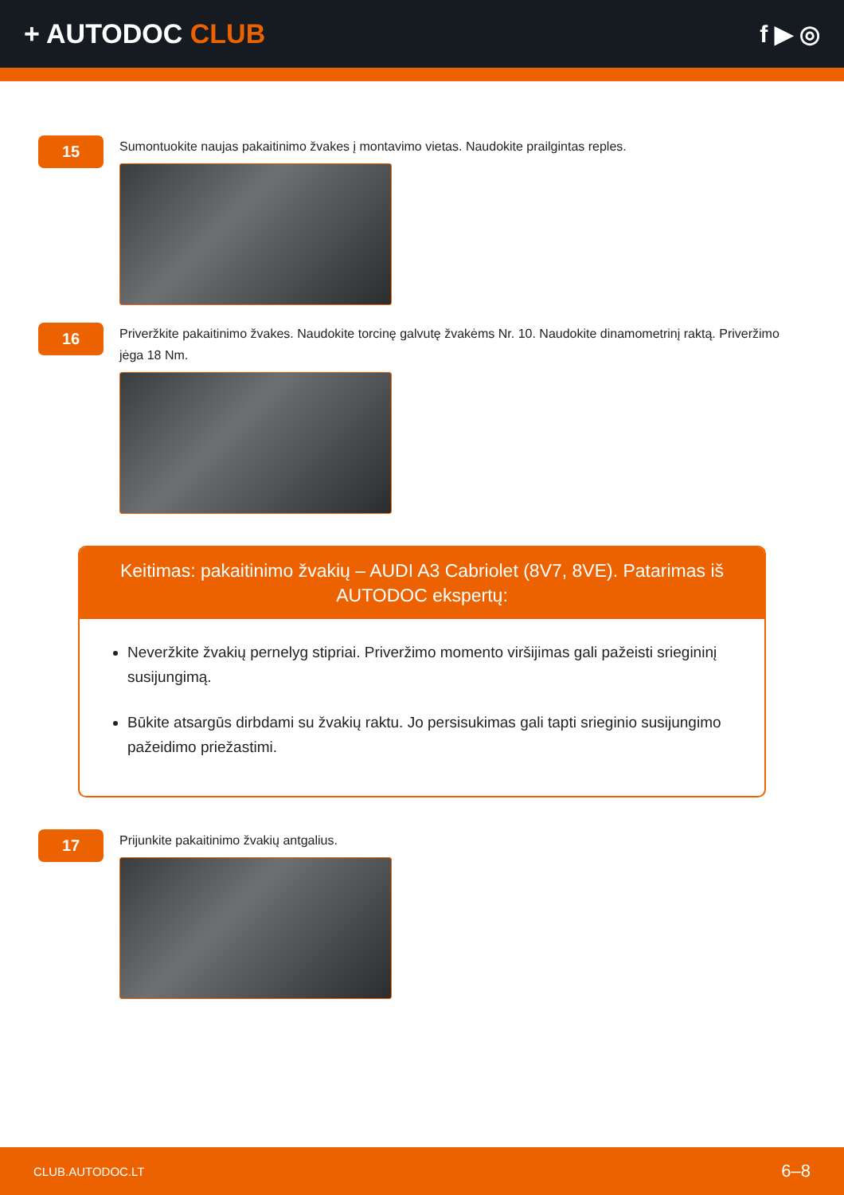+ AUTODOC CLUB f ▶ ◎
15
Sumontuokite naujas pakaitinimo žvakes į montavimo vietas. Naudokite prailgintas reples.
16
Priveržkite pakaitinimo žvakes. Naudokite torcinę galvutę žvakėms Nr. 10. Naudokite dinamometrinį raktą. Priveržimo jėga 18 Nm.
Keitimas: pakaitinimo žvakių – AUDI A3 Cabriolet (8V7, 8VE). Patarimas iš AUTODOC ekspertų:
Neveržkite žvakių pernelyg stipriai. Priveržimo momento viršijimas gali pažeisti sriegininį susijungimą.
Būkite atsargūs dirbdami su žvakių raktu. Jo persisukimas gali tapti srieginio susijungimo pažeidimo priežastimi.
17
Prijunkite pakaitinimo žvakių antgalius.
CLUB.AUTODOC.LT 6–8